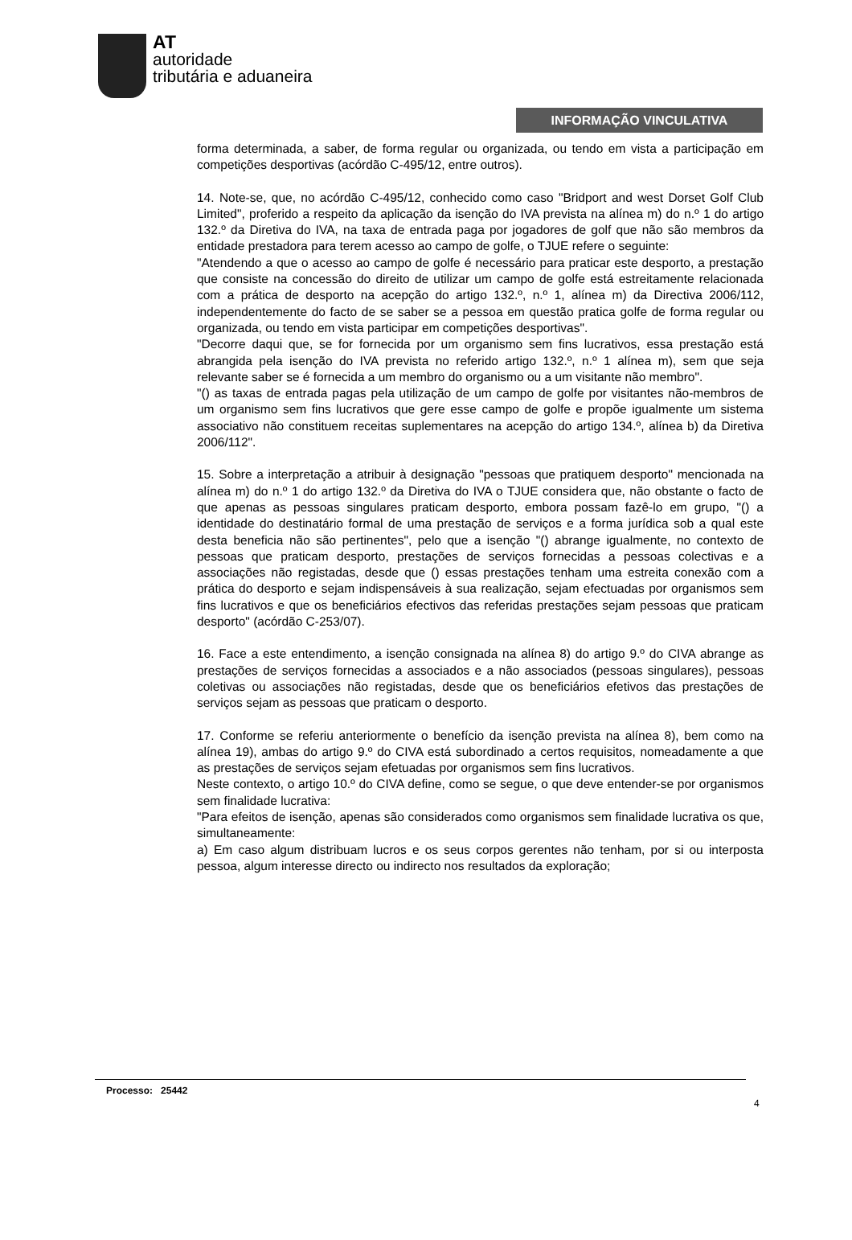AT
autoridade
tributária e aduaneira
INFORMAÇÃO VINCULATIVA
forma determinada, a saber, de forma regular ou organizada, ou tendo em vista a participação em competições desportivas (acórdão C-495/12, entre outros).
14. Note-se, que, no acórdão C-495/12, conhecido como caso "Bridport and west Dorset Golf Club Limited", proferido a respeito da aplicação da isenção do IVA prevista na alínea m) do n.º 1 do artigo 132.º da Diretiva do IVA, na taxa de entrada paga por jogadores de golf que não são membros da entidade prestadora para terem acesso ao campo de golfe, o TJUE refere o seguinte:
"Atendendo a que o acesso ao campo de golfe é necessário para praticar este desporto, a prestação que consiste na concessão do direito de utilizar um campo de golfe está estreitamente relacionada com a prática de desporto na acepção do artigo 132.º, n.º 1, alínea m) da Directiva 2006/112, independentemente do facto de se saber se a pessoa em questão pratica golfe de forma regular ou organizada, ou tendo em vista participar em competições desportivas".
"Decorre daqui que, se for fornecida por um organismo sem fins lucrativos, essa prestação está abrangida pela isenção do IVA prevista no referido artigo 132.º, n.º 1 alínea m), sem que seja relevante saber se é fornecida a um membro do organismo ou a um visitante não membro".
"() as taxas de entrada pagas pela utilização de um campo de golfe por visitantes não-membros de um organismo sem fins lucrativos que gere esse campo de golfe e propõe igualmente um sistema associativo não constituem receitas suplementares na acepção do artigo 134.º, alínea b) da Diretiva 2006/112".
15. Sobre a interpretação a atribuir à designação "pessoas que pratiquem desporto" mencionada na alínea m) do n.º 1 do artigo 132.º da Diretiva do IVA o TJUE considera que, não obstante o facto de que apenas as pessoas singulares praticam desporto, embora possam fazê-lo em grupo, "() a identidade do destinatário formal de uma prestação de serviços e a forma jurídica sob a qual este desta beneficia não são pertinentes", pelo que a isenção "() abrange igualmente, no contexto de pessoas que praticam desporto, prestações de serviços fornecidas a pessoas colectivas e a associações não registadas, desde que () essas prestações tenham uma estreita conexão com a prática do desporto e sejam indispensáveis à sua realização, sejam efectuadas por organismos sem fins lucrativos e que os beneficiários efectivos das referidas prestações sejam pessoas que praticam desporto" (acórdão C-253/07).
16. Face a este entendimento, a isenção consignada na alínea 8) do artigo 9.º do CIVA abrange as prestações de serviços fornecidas a associados e a não associados (pessoas singulares), pessoas coletivas ou associações não registadas, desde que os beneficiários efetivos das prestações de serviços sejam as pessoas que praticam o desporto.
17. Conforme se referiu anteriormente o benefício da isenção prevista na alínea 8), bem como na alínea 19), ambas do artigo 9.º do CIVA está subordinado a certos requisitos, nomeadamente a que as prestações de serviços sejam efetuadas por organismos sem fins lucrativos.
Neste contexto, o artigo 10.º do CIVA define, como se segue, o que deve entender-se por organismos sem finalidade lucrativa:
"Para efeitos de isenção, apenas são considerados como organismos sem finalidade lucrativa os que, simultaneamente:
a) Em caso algum distribuam lucros e os seus corpos gerentes não tenham, por si ou interposta pessoa, algum interesse directo ou indirecto nos resultados da exploração;
Processo: 25442
4